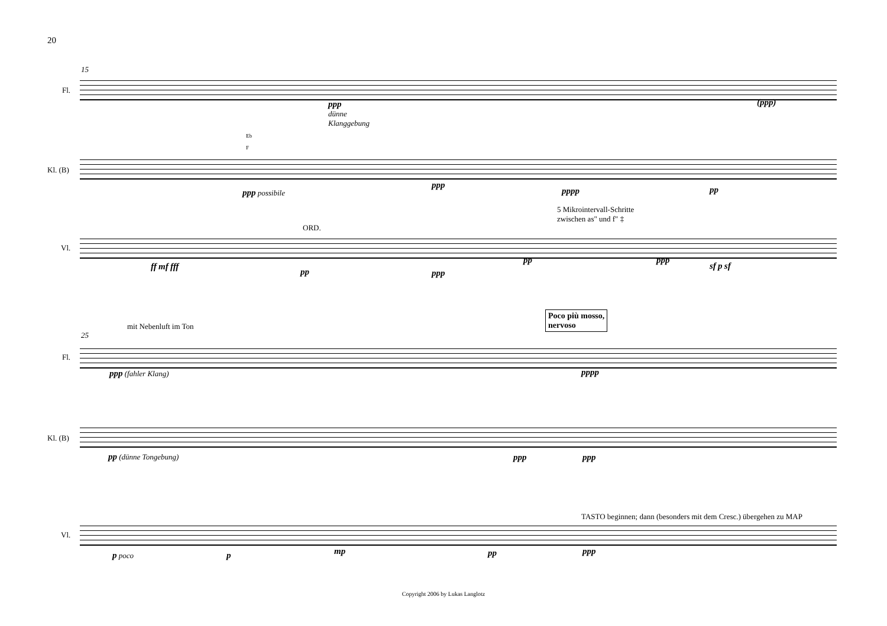20
15
Fl.
Kl. (B)
Vl.
ppp
dünne
Klanggebung
(ppp)
Eb
F
ppp possibile
ppp
pppp pp
5 Mikrointervall-Schritte
zwischen as" und f" ‡
ORD.
ff mf fff
pp ppp
pp ppp
sf p sf
25
mit Nebenluft im Ton
Poco più mosso,
nervoso
Fl.
Kl. (B)
Vl.
ppp (fahler Klang) pppp
pp (dünne Tongebung) ppp ppp
TASTO beginnen; dann (besonders mit dem Cresc.) übergehen zu MAP
p poco p mp pp ppp
Copyright 2006 by Lukas Langlotz